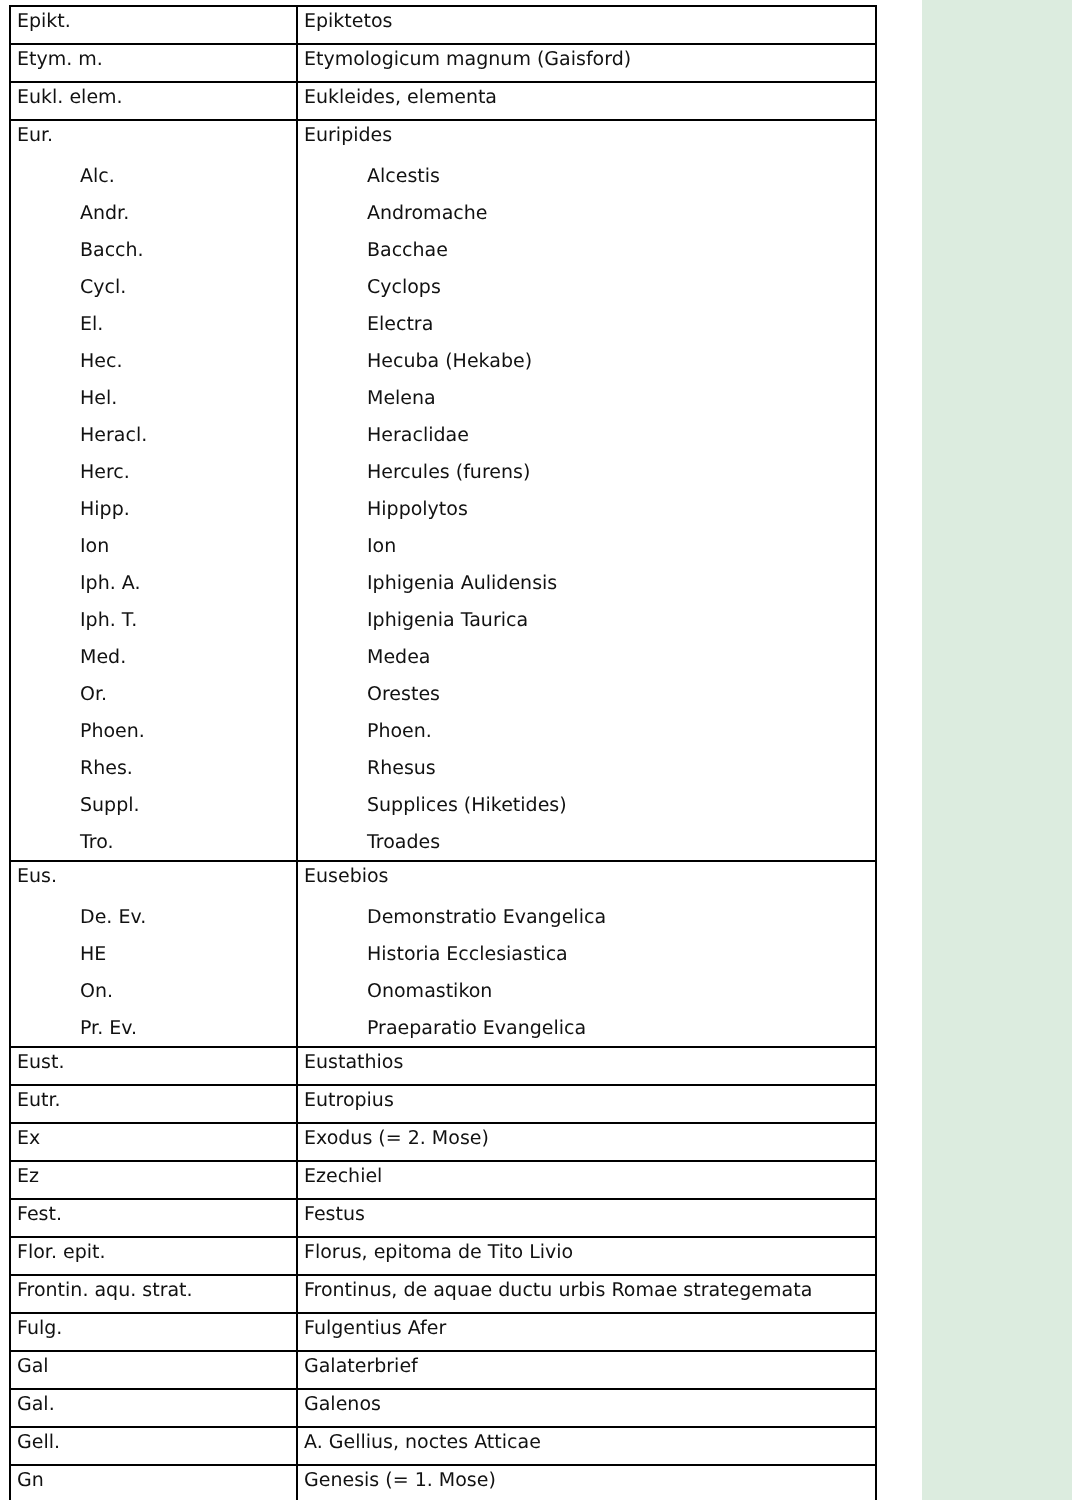| Epikt. | Epiktetos |
| Etym. m. | Etymologicum magnum (Gaisford) |
| Eukl. elem. | Eukleides, elementa |
| Eur. | Euripides |
| Alc. | Alcestis |
| Andr. | Andromache |
| Bacch. | Bacchae |
| Cycl. | Cyclops |
| El. | Electra |
| Hec. | Hecuba (Hekabe) |
| Hel. | Melena |
| Heracl. | Heraclidae |
| Herc. | Hercules (furens) |
| Hipp. | Hippolytos |
| Ion | Ion |
| Iph. A. | Iphigenia Aulidensis |
| Iph. T. | Iphigenia Taurica |
| Med. | Medea |
| Or. | Orestes |
| Phoen. | Phoen. |
| Rhes. | Rhesus |
| Suppl. | Supplices (Hiketides) |
| Tro. | Troades |
| Eus. | Eusebios |
| De. Ev. | Demonstratio Evangelica |
| HE | Historia Ecclesiastica |
| On. | Onomastikon |
| Pr. Ev. | Praeparatio Evangelica |
| Eust. | Eustathios |
| Eutr. | Eutropius |
| Ex | Exodus (= 2. Mose) |
| Ez | Ezechiel |
| Fest. | Festus |
| Flor. epit. | Florus, epitoma de Tito Livio |
| Frontin. aqu. strat. | Frontinus, de aquae ductu urbis Romae strategemata |
| Fulg. | Fulgentius Afer |
| Gal | Galaterbrief |
| Gal. | Galenos |
| Gell. | A. Gellius, noctes Atticae |
| Gn | Genesis (= 1. Mose) |